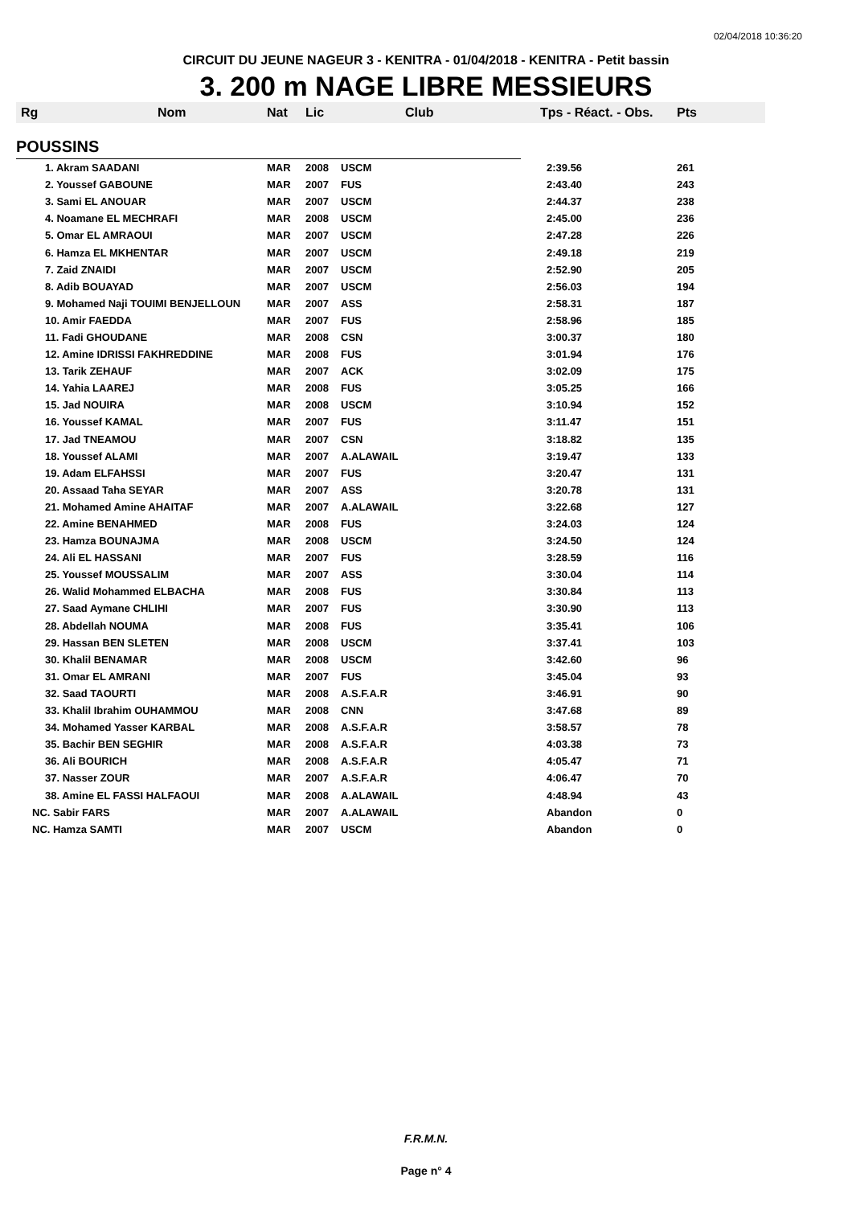02/04/2018 10:36:20
CIRCUIT DU JEUNE NAGEUR 3 - KENITRA - 01/04/2018 - KENITRA - Petit bassin
3. 200 m NAGE LIBRE MESSIEURS
| Rg | Nom | Nat | Lic | Club | Tps - Réact. - Obs. | Pts |
| --- | --- | --- | --- | --- | --- | --- |
| POUSSINS | | | | | | |
| | 1. Akram SAADANI | MAR | 2008 | USCM | 2:39.56 | 261 |
| | 2. Youssef GABOUNE | MAR | 2007 | FUS | 2:43.40 | 243 |
| | 3. Sami EL ANOUAR | MAR | 2007 | USCM | 2:44.37 | 238 |
| | 4. Noamane EL MECHRAFI | MAR | 2008 | USCM | 2:45.00 | 236 |
| | 5. Omar EL AMRAOUI | MAR | 2007 | USCM | 2:47.28 | 226 |
| | 6. Hamza EL MKHENTAR | MAR | 2007 | USCM | 2:49.18 | 219 |
| | 7. Zaid ZNAIDI | MAR | 2007 | USCM | 2:52.90 | 205 |
| | 8. Adib BOUAYAD | MAR | 2007 | USCM | 2:56.03 | 194 |
| | 9. Mohamed Naji TOUIMI BENJELLOUN | MAR | 2007 | ASS | 2:58.31 | 187 |
| | 10. Amir FAEDDA | MAR | 2007 | FUS | 2:58.96 | 185 |
| | 11. Fadi GHOUDANE | MAR | 2008 | CSN | 3:00.37 | 180 |
| | 12. Amine IDRISSI FAKHREDDINE | MAR | 2008 | FUS | 3:01.94 | 176 |
| | 13. Tarik ZEHAUF | MAR | 2007 | ACK | 3:02.09 | 175 |
| | 14. Yahia LAAREJ | MAR | 2008 | FUS | 3:05.25 | 166 |
| | 15. Jad NOUIRA | MAR | 2008 | USCM | 3:10.94 | 152 |
| | 16. Youssef KAMAL | MAR | 2007 | FUS | 3:11.47 | 151 |
| | 17. Jad TNEAMOU | MAR | 2007 | CSN | 3:18.82 | 135 |
| | 18. Youssef ALAMI | MAR | 2007 | A.ALAWAIL | 3:19.47 | 133 |
| | 19. Adam ELFAHSSI | MAR | 2007 | FUS | 3:20.47 | 131 |
| | 20. Assaad Taha SEYAR | MAR | 2007 | ASS | 3:20.78 | 131 |
| | 21. Mohamed Amine AHAITAF | MAR | 2007 | A.ALAWAIL | 3:22.68 | 127 |
| | 22. Amine BENAHMED | MAR | 2008 | FUS | 3:24.03 | 124 |
| | 23. Hamza BOUNAJMA | MAR | 2008 | USCM | 3:24.50 | 124 |
| | 24. Ali EL HASSANI | MAR | 2007 | FUS | 3:28.59 | 116 |
| | 25. Youssef MOUSSALIM | MAR | 2007 | ASS | 3:30.04 | 114 |
| | 26. Walid Mohammed ELBACHA | MAR | 2008 | FUS | 3:30.84 | 113 |
| | 27. Saad Aymane CHLIHI | MAR | 2007 | FUS | 3:30.90 | 113 |
| | 28. Abdellah NOUMA | MAR | 2008 | FUS | 3:35.41 | 106 |
| | 29. Hassan BEN SLETEN | MAR | 2008 | USCM | 3:37.41 | 103 |
| | 30. Khalil BENAMAR | MAR | 2008 | USCM | 3:42.60 | 96 |
| | 31. Omar EL AMRANI | MAR | 2007 | FUS | 3:45.04 | 93 |
| | 32. Saad TAOURTI | MAR | 2008 | A.S.F.A.R | 3:46.91 | 90 |
| | 33. Khalil Ibrahim OUHAMMOU | MAR | 2008 | CNN | 3:47.68 | 89 |
| | 34. Mohamed Yasser KARBAL | MAR | 2008 | A.S.F.A.R | 3:58.57 | 78 |
| | 35. Bachir BEN SEGHIR | MAR | 2008 | A.S.F.A.R | 4:03.38 | 73 |
| | 36. Ali BOURICH | MAR | 2008 | A.S.F.A.R | 4:05.47 | 71 |
| | 37. Nasser ZOUR | MAR | 2007 | A.S.F.A.R | 4:06.47 | 70 |
| | 38. Amine EL FASSI HALFAOUI | MAR | 2008 | A.ALAWAIL | 4:48.94 | 43 |
| NC. Sabir FARS | | MAR | 2007 | A.ALAWAIL | Abandon | 0 |
| NC. Hamza SAMTI | | MAR | 2007 | USCM | Abandon | 0 |
F.R.M.N.
Page n° 4